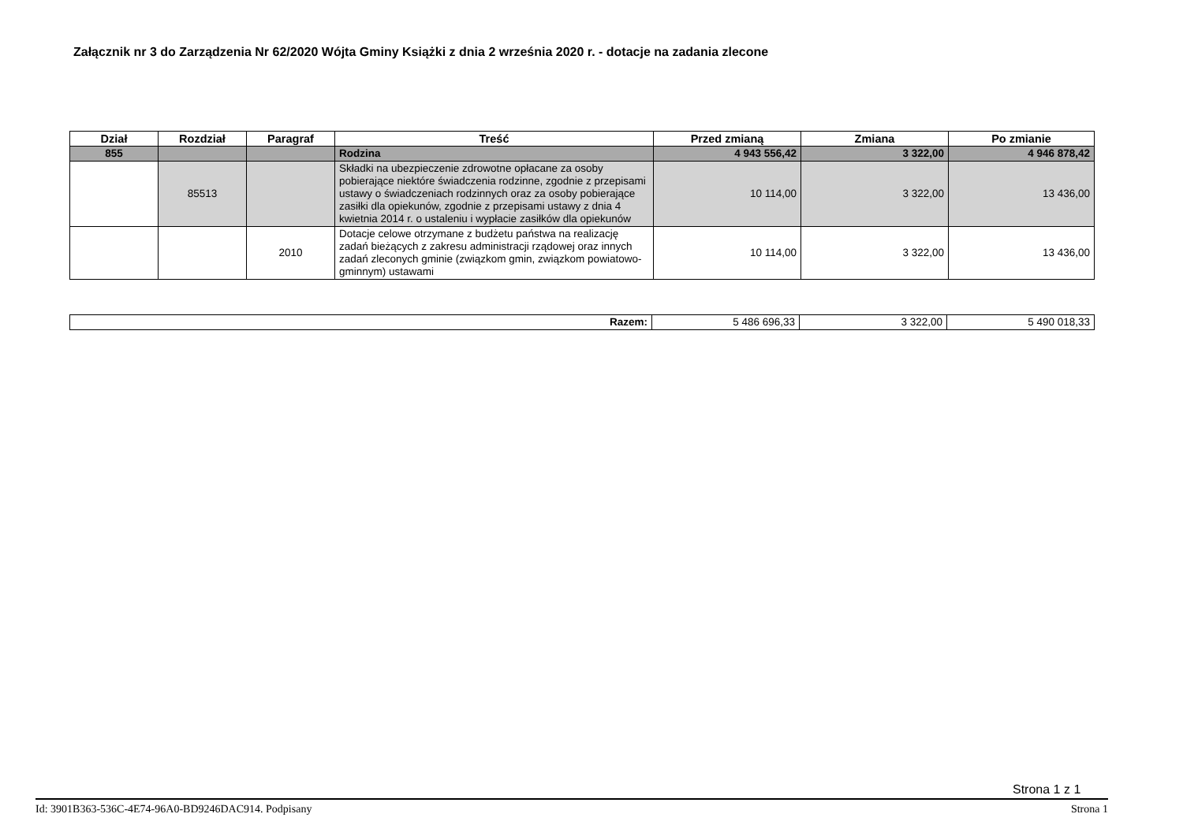Załącznik nr 3 do Zarządzenia Nr 62/2020 Wójta Gminy Książki z dnia 2 września 2020 r. - dotacje na zadania zlecone
| Dział | Rozdział | Paragraf | Treść | Przed zmianą | Zmiana | Po zmianie |
| --- | --- | --- | --- | --- | --- | --- |
| 855 | | | Rodzina | 4 943 556,42 | 3 322,00 | 4 946 878,42 |
| | 85513 | | Składki na ubezpieczenie zdrowotne opłacane za osoby pobierające niektóre świadczenia rodzinne, zgodnie z przepisami ustawy o świadczeniach rodzinnych oraz za osoby pobierające zasiłki dla opiekunów, zgodnie z przepisami ustawy z dnia 4 kwietnia 2014 r. o ustaleniu i wypłacie zasiłków dla opiekunów | 10 114,00 | 3 322,00 | 13 436,00 |
| | | 2010 | Dotacje celowe otrzymane z budżetu państwa na realizację zadań bieżących z zakresu administracji rządowej oraz innych zadań zleconych gminie (związkom gmin, związkom powiatowo-gminnym) ustawami | 10 114,00 | 3 322,00 | 13 436,00 |
| Razem: | 5 486 696,33 | 3 322,00 | 5 490 018,33 |
Strona 1 z 1
Id: 3901B363-536C-4E74-96A0-BD9246DAC914. Podpisany Strona 1